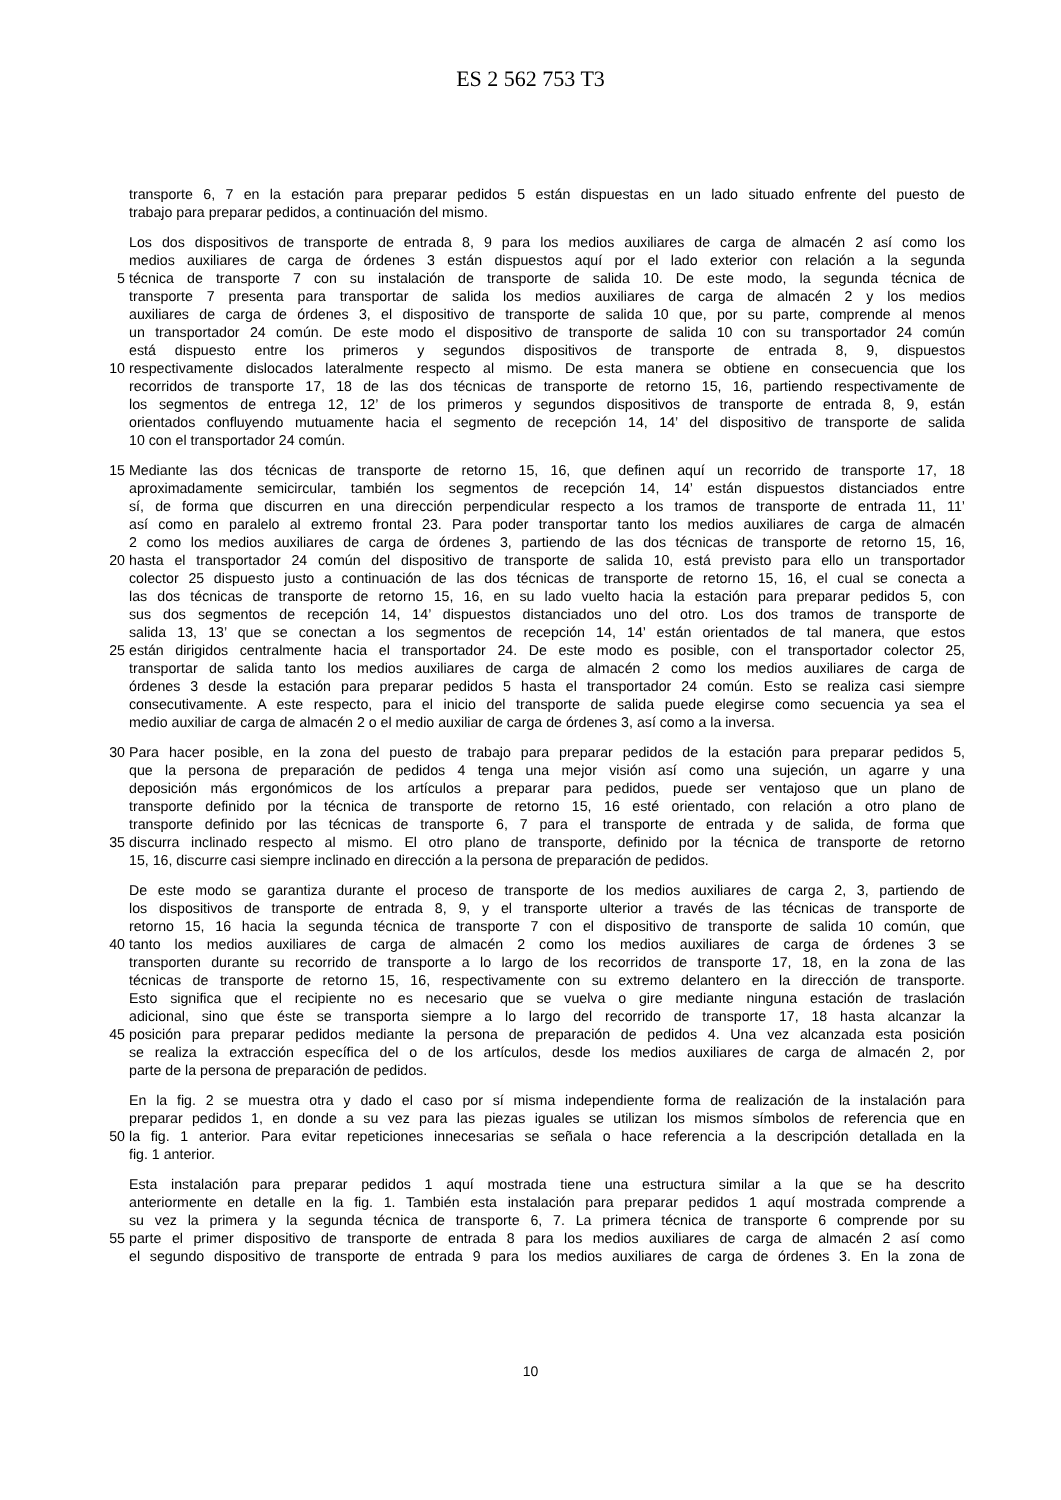ES 2 562 753 T3
transporte 6, 7 en la estación para preparar pedidos 5 están dispuestas en un lado situado enfrente del puesto de
trabajo para preparar pedidos, a continuación del mismo.
Los dos dispositivos de transporte de entrada 8, 9 para los medios auxiliares de carga de almacén 2 así como los
medios auxiliares de carga de órdenes 3 están dispuestos aquí por el lado exterior con relación a la segunda
5 técnica de transporte 7 con su instalación de transporte de salida 10. De este modo, la segunda técnica de
transporte 7 presenta para transportar de salida los medios auxiliares de carga de almacén 2 y los medios
auxiliares de carga de órdenes 3, el dispositivo de transporte de salida 10 que, por su parte, comprende al menos
un transportador 24 común. De este modo el dispositivo de transporte de salida 10 con su transportador 24 común
está dispuesto entre los primeros y segundos dispositivos de transporte de entrada 8, 9, dispuestos
10 respectivamente dislocados lateralmente respecto al mismo. De esta manera se obtiene en consecuencia que los
recorridos de transporte 17, 18 de las dos técnicas de transporte de retorno 15, 16, partiendo respectivamente de
los segmentos de entrega 12, 12’ de los primeros y segundos dispositivos de transporte de entrada 8, 9, están
orientados confluyendo mutuamente hacia el segmento de recepción 14, 14’ del dispositivo de transporte de salida
10 con el transportador 24 común.
15 Mediante las dos técnicas de transporte de retorno 15, 16, que definen aquí un recorrido de transporte 17, 18
aproximadamente semicircular, también los segmentos de recepción 14, 14’ están dispuestos distanciados entre
sí, de forma que discurren en una dirección perpendicular respecto a los tramos de transporte de entrada 11, 11’
así como en paralelo al extremo frontal 23. Para poder transportar tanto los medios auxiliares de carga de almacén
2 como los medios auxiliares de carga de órdenes 3, partiendo de las dos técnicas de transporte de retorno 15, 16,
20 hasta el transportador 24 común del dispositivo de transporte de salida 10, está previsto para ello un transportador
colector 25 dispuesto justo a continuación de las dos técnicas de transporte de retorno 15, 16, el cual se conecta a
las dos técnicas de transporte de retorno 15, 16, en su lado vuelto hacia la estación para preparar pedidos 5, con
sus dos segmentos de recepción 14, 14’ dispuestos distanciados uno del otro. Los dos tramos de transporte de
salida 13, 13’ que se conectan a los segmentos de recepción 14, 14’ están orientados de tal manera, que estos
25 están dirigidos centralmente hacia el transportador 24. De este modo es posible, con el transportador colector 25,
transportar de salida tanto los medios auxiliares de carga de almacén 2 como los medios auxiliares de carga de
órdenes 3 desde la estación para preparar pedidos 5 hasta el transportador 24 común. Esto se realiza casi siempre
consecutivamente. A este respecto, para el inicio del transporte de salida puede elegirse como secuencia ya sea el
medio auxiliar de carga de almacén 2 o el medio auxiliar de carga de órdenes 3, así como a la inversa.
30 Para hacer posible, en la zona del puesto de trabajo para preparar pedidos de la estación para preparar pedidos 5,
que la persona de preparación de pedidos 4 tenga una mejor visión así como una sujeción, un agarre y una
deposición más ergonómicos de los artículos a preparar para pedidos, puede ser ventajoso que un plano de
transporte definido por la técnica de transporte de retorno 15, 16 esté orientado, con relación a otro plano de
transporte definido por las técnicas de transporte 6, 7 para el transporte de entrada y de salida, de forma que
35 discurra inclinado respecto al mismo. El otro plano de transporte, definido por la técnica de transporte de retorno
15, 16, discurre casi siempre inclinado en dirección a la persona de preparación de pedidos.
De este modo se garantiza durante el proceso de transporte de los medios auxiliares de carga 2, 3, partiendo de
los dispositivos de transporte de entrada 8, 9, y el transporte ulterior a través de las técnicas de transporte de
retorno 15, 16 hacia la segunda técnica de transporte 7 con el dispositivo de transporte de salida 10 común, que
40 tanto los medios auxiliares de carga de almacén 2 como los medios auxiliares de carga de órdenes 3 se
transporten durante su recorrido de transporte a lo largo de los recorridos de transporte 17, 18, en la zona de las
técnicas de transporte de retorno 15, 16, respectivamente con su extremo delantero en la dirección de transporte.
Esto significa que el recipiente no es necesario que se vuelva o gire mediante ninguna estación de traslación
adicional, sino que éste se transporta siempre a lo largo del recorrido de transporte 17, 18 hasta alcanzar la
45 posición para preparar pedidos mediante la persona de preparación de pedidos 4. Una vez alcanzada esta posición
se realiza la extracción específica del o de los artículos, desde los medios auxiliares de carga de almacén 2, por
parte de la persona de preparación de pedidos.
En la fig. 2 se muestra otra y dado el caso por sí misma independiente forma de realización de la instalación para
preparar pedidos 1, en donde a su vez para las piezas iguales se utilizan los mismos símbolos de referencia que en
50 la fig. 1 anterior. Para evitar repeticiones innecesarias se señala o hace referencia a la descripción detallada en la
fig. 1 anterior.
Esta instalación para preparar pedidos 1 aquí mostrada tiene una estructura similar a la que se ha descrito
anteriormente en detalle en la fig. 1. También esta instalación para preparar pedidos 1 aquí mostrada comprende a
su vez la primera y la segunda técnica de transporte 6, 7. La primera técnica de transporte 6 comprende por su
55 parte el primer dispositivo de transporte de entrada 8 para los medios auxiliares de carga de almacén 2 así como
el segundo dispositivo de transporte de entrada 9 para los medios auxiliares de carga de órdenes 3. En la zona de
10